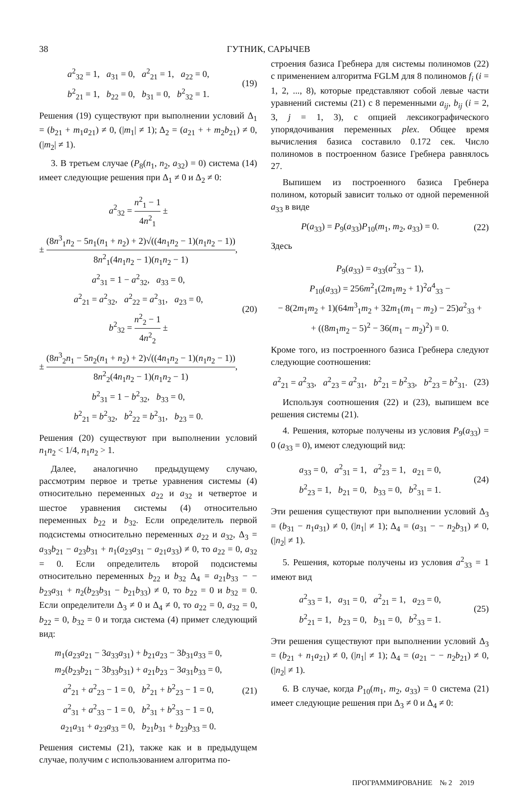38 ГУТНИК, САРЫЧЕВ
a<sup>2</sup><sub>32</sub> = 1, a<sub>31</sub> = 0, a<sup>2</sup><sub>21</sub> = 1, a<sub>22</sub> = 0,
b<sup>2</sup><sub>21</sub> = 1, b<sub>22</sub> = 0, b<sub>31</sub> = 0, b<sup>2</sup><sub>32</sub> = 1.
(19)
Решения (19) существуют при выполнении условий Δ<sub>1</sub> = (b<sub>21</sub> + m<sub>1</sub>a<sub>21</sub>) ≠ 0, (|m<sub>1</sub>| ≠ 1); Δ<sub>2</sub> = (a<sub>21</sub> + + m<sub>2</sub>b<sub>21</sub>) ≠ 0, (|m<sub>2</sub>| ≠ 1).
3. В третьем случае (P<sub>8</sub>(n<sub>1</sub>, n<sub>2</sub>, a<sub>32</sub>) = 0) система (14) имеет следующие решения при Δ<sub>1</sub> ≠ 0 и Δ<sub>2</sub> ≠ 0:
a<sup>2</sup><sub>32</sub> = n<sup>2</sup><sub>1</sub> − 1 4n<sup>2</sup><sub>1</sub> ±
± (8n<sup>3</sup><sub>1</sub>n<sub>2</sub> − 5n<sub>1</sub>(n<sub>1</sub> + n<sub>2</sub>) + 2)√((4n<sub>1</sub>n<sub>2</sub> − 1)(n<sub>1</sub>n<sub>2</sub> − 1)) 8n<sup>2</sup><sub>1</sub>(4n<sub>1</sub>n<sub>2</sub> − 1)(n<sub>1</sub>n<sub>2</sub> − 1),
a<sup>2</sup><sub>31</sub> = 1 − a<sup>2</sup><sub>32</sub>, a<sub>33</sub> = 0,
a<sup>2</sup><sub>21</sub> = a<sup>2</sup><sub>32</sub>, a<sup>2</sup><sub>22</sub> = a<sup>2</sup><sub>31</sub>, a<sub>23</sub> = 0,
b<sup>2</sup><sub>32</sub> = n<sup>2</sup><sub>2</sub> − 1 4n<sup>2</sup><sub>2</sub> ±
± (8n<sup>3</sup><sub>2</sub>n<sub>1</sub> − 5n<sub>2</sub>(n<sub>1</sub> + n<sub>2</sub>) + 2)√((4n<sub>1</sub>n<sub>2</sub> − 1)(n<sub>1</sub>n<sub>2</sub> − 1)) 8n<sup>2</sup><sub>2</sub>(4n<sub>1</sub>n<sub>2</sub> − 1)(n<sub>1</sub>n<sub>2</sub> − 1),
b<sup>2</sup><sub>31</sub> = 1 − b<sup>2</sup><sub>32</sub>, b<sub>33</sub> = 0,
b<sup>2</sup><sub>21</sub> = b<sup>2</sup><sub>32</sub>, b<sup>2</sup><sub>22</sub> = b<sup>2</sup><sub>31</sub>, b<sub>23</sub> = 0.
(20)
Решения (20) существуют при выполнении условий n<sub>1</sub>n<sub>2</sub> < 1/4, n<sub>1</sub>n<sub>2</sub> > 1.
Далее, аналогично предыдущему случаю, рассмотрим первое и третье уравнения системы (4) относительно переменных a<sub>22</sub> и a<sub>32</sub> и четвертое и шестое уравнения системы (4) относительно переменных b<sub>22</sub> и b<sub>32</sub>. Если определитель первой подсистемы относительно переменных a<sub>22</sub> и a<sub>32</sub>, Δ<sub>3</sub> = a<sub>33</sub>b<sub>21</sub> − a<sub>23</sub>b<sub>31</sub> + n<sub>1</sub>(a<sub>23</sub>a<sub>31</sub> − a<sub>21</sub>a<sub>33</sub>) ≠ 0, то a<sub>22</sub> = 0, a<sub>32</sub> = 0. Если определитель второй подсистемы относительно переменных b<sub>22</sub> и b<sub>32</sub> Δ<sub>4</sub> = a<sub>21</sub>b<sub>33</sub> − − b<sub>23</sub>a<sub>31</sub> + n<sub>2</sub>(b<sub>23</sub>b<sub>31</sub> − b<sub>21</sub>b<sub>33</sub>) ≠ 0, то b<sub>22</sub> = 0 и b<sub>32</sub> = 0. Если определители Δ<sub>3</sub> ≠ 0 и Δ<sub>4</sub> ≠ 0, то a<sub>22</sub> = 0, a<sub>32</sub> = 0, b<sub>22</sub> = 0, b<sub>32</sub> = 0 и тогда система (4) примет следующий вид:
m<sub>1</sub>(a<sub>23</sub>a<sub>21</sub> − 3a<sub>33</sub>a<sub>31</sub>) + b<sub>21</sub>a<sub>23</sub> − 3b<sub>31</sub>a<sub>33</sub> = 0,
m<sub>2</sub>(b<sub>23</sub>b<sub>21</sub> − 3b<sub>33</sub>b<sub>31</sub>) + a<sub>21</sub>b<sub>23</sub> − 3a<sub>31</sub>b<sub>33</sub> = 0,
a<sup>2</sup><sub>21</sub> + a<sup>2</sup><sub>23</sub> − 1 = 0, b<sup>2</sup><sub>21</sub> + b<sup>2</sup><sub>23</sub> − 1 = 0,
a<sup>2</sup><sub>31</sub> + a<sup>2</sup><sub>33</sub> − 1 = 0, b<sup>2</sup><sub>31</sub> + b<sup>2</sup><sub>33</sub> − 1 = 0,
a<sub>21</sub>a<sub>31</sub> + a<sub>23</sub>a<sub>33</sub> = 0, b<sub>21</sub>b<sub>31</sub> + b<sub>23</sub>b<sub>33</sub> = 0.
(21)
Решения системы (21), также как и в предыдущем случае, получим с использованием алгоритма по-
строения базиса Гребнера для системы полиномов (22) с применением алгоритма FGLM для 8 полиномов f<sub>i</sub> (i = 1, 2, ..., 8), которые представляют собой левые части уравнений системы (21) с 8 переменными a<sub>ij</sub>, b<sub>ij</sub> (i = 2, 3, j = 1, 3), с опцией лексикографического упорядочивания переменных plex. Общее время вычисления базиса составило 0.172 сек. Число полиномов в построенном базисе Гребнера равнялось 27.
Выпишем из построенного базиса Гребнера полином, который зависит только от одной переменной a<sub>33</sub> в виде
P(a<sub>33</sub>) = P<sub>9</sub>(a<sub>33</sub>)P<sub>10</sub>(m<sub>1</sub>, m<sub>2</sub>, a<sub>33</sub>) = 0.
(22)
Здесь
P<sub>9</sub>(a<sub>33</sub>) = a<sub>33</sub>(a<sup>2</sup><sub>33</sub> − 1),
P<sub>10</sub>(a<sub>33</sub>) = 256m<sup>2</sup><sub>1</sub>(2m<sub>1</sub>m<sub>2</sub> + 1)<sup>2</sup>a<sup>4</sup><sub>33</sub> −
− 8(2m<sub>1</sub>m<sub>2</sub> + 1)(64m<sup>3</sup><sub>1</sub>m<sub>2</sub> + 32m<sub>1</sub>(m<sub>1</sub> − m<sub>2</sub>) − 25)a<sup>2</sup><sub>33</sub> +
+ ((8m<sub>1</sub>m<sub>2</sub> − 5)<sup>2</sup> − 36(m<sub>1</sub> − m<sub>2</sub>)<sup>2</sup>) = 0.
Кроме того, из построенного базиса Гребнера следуют следующие соотношения:
a<sup>2</sup><sub>21</sub> = a<sup>2</sup><sub>33</sub>, a<sup>2</sup><sub>23</sub> = a<sup>2</sup><sub>31</sub>, b<sup>2</sup><sub>21</sub> = b<sup>2</sup><sub>33</sub>, b<sup>2</sup><sub>23</sub> = b<sup>2</sup><sub>31</sub>.
(23)
Используя соотношения (22) и (23), выпишем все решения системы (21).
4. Решения, которые получены из условия P<sub>9</sub>(a<sub>33</sub>) = 0 (a<sub>33</sub> = 0), имеют следующий вид:
a<sub>33</sub> = 0, a<sup>2</sup><sub>31</sub> = 1, a<sup>2</sup><sub>23</sub> = 1, a<sub>21</sub> = 0,
b<sup>2</sup><sub>23</sub> = 1, b<sub>21</sub> = 0, b<sub>33</sub> = 0, b<sup>2</sup><sub>31</sub> = 1.
(24)
Эти решения существуют при выполнении условий Δ<sub>3</sub> = (b<sub>31</sub> − n<sub>1</sub>a<sub>31</sub>) ≠ 0, (|n<sub>1</sub>| ≠ 1); Δ<sub>4</sub> = (a<sub>31</sub> − − n<sub>2</sub>b<sub>31</sub>) ≠ 0, (|n<sub>2</sub>| ≠ 1).
5. Решения, которые получены из условия a<sup>2</sup><sub>33</sub> = 1 имеют вид
a<sup>2</sup><sub>33</sub> = 1, a<sub>31</sub> = 0, a<sup>2</sup><sub>21</sub> = 1, a<sub>23</sub> = 0,
b<sup>2</sup><sub>21</sub> = 1, b<sub>23</sub> = 0, b<sub>31</sub> = 0, b<sup>2</sup><sub>33</sub> = 1.
(25)
Эти решения существуют при выполнении условий Δ<sub>3</sub> = (b<sub>21</sub> + n<sub>1</sub>a<sub>21</sub>) ≠ 0, (|n<sub>1</sub>| ≠ 1); Δ<sub>4</sub> = (a<sub>21</sub> − − n<sub>2</sub>b<sub>21</sub>) ≠ 0, (|n<sub>2</sub>| ≠ 1).
6. В случае, когда P<sub>10</sub>(m<sub>1</sub>, m<sub>2</sub>, a<sub>33</sub>) = 0 система (21) имеет следующие решения при Δ<sub>3</sub> ≠ 0 и Δ<sub>4</sub> ≠ 0:
ПРОГРАММИРОВАНИЕ № 2 2019